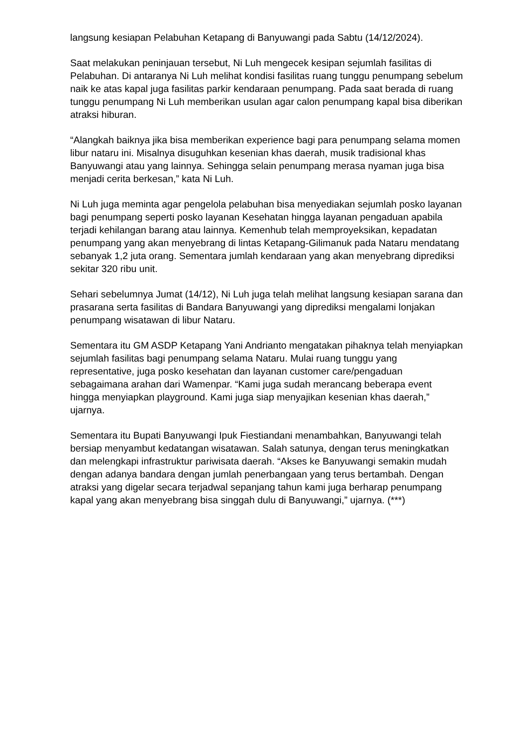langsung kesiapan Pelabuhan Ketapang di Banyuwangi pada Sabtu (14/12/2024).
Saat melakukan peninjauan tersebut, Ni Luh mengecek kesipan sejumlah fasilitas di Pelabuhan. Di antaranya Ni Luh melihat kondisi fasilitas ruang tunggu penumpang sebelum naik ke atas kapal juga fasilitas parkir kendaraan penumpang. Pada saat berada di ruang tunggu penumpang Ni Luh memberikan usulan agar calon penumpang kapal bisa diberikan atraksi hiburan.
“Alangkah baiknya jika bisa memberikan experience bagi para penumpang selama momen libur nataru ini. Misalnya disuguhkan kesenian khas daerah, musik tradisional khas Banyuwangi atau yang lainnya. Sehingga selain penumpang merasa nyaman juga bisa menjadi cerita berkesan,” kata Ni Luh.
Ni Luh juga meminta agar pengelola pelabuhan bisa menyediakan sejumlah posko layanan bagi penumpang seperti posko layanan Kesehatan hingga layanan pengaduan apabila terjadi kehilangan barang atau lainnya. Kemenhub telah memproyeksikan, kepadatan penumpang yang akan menyebrang di lintas Ketapang-Gilimanuk pada Nataru mendatang sebanyak 1,2 juta orang. Sementara jumlah kendaraan yang akan menyebrang diprediksi sekitar 320 ribu unit.
Sehari sebelumnya Jumat (14/12), Ni Luh juga telah melihat langsung kesiapan sarana dan prasarana serta fasilitas di Bandara Banyuwangi yang diprediksi mengalami lonjakan penumpang wisatawan di libur Nataru.
Sementara itu GM ASDP Ketapang Yani Andrianto mengatakan pihaknya telah menyiapkan sejumlah fasilitas bagi penumpang selama Nataru. Mulai ruang tunggu yang representative, juga posko kesehatan dan layanan customer care/pengaduan sebagaimana arahan dari Wamenpar. “Kami juga sudah merancang beberapa event hingga menyiapkan playground. Kami juga siap menyajikan kesenian khas daerah,” ujarnya.
Sementara itu Bupati Banyuwangi Ipuk Fiestiandani menambahkan, Banyuwangi telah bersiap menyambut kedatangan wisatawan. Salah satunya, dengan terus meningkatkan dan melengkapi infrastruktur pariwisata daerah. “Akses ke Banyuwangi semakin mudah dengan adanya bandara dengan jumlah penerbangaan yang terus bertambah. Dengan atraksi yang digelar secara terjadwal sepanjang tahun kami juga berharap penumpang kapal yang akan menyebrang bisa singgah dulu di Banyuwangi,” ujarnya. (***)